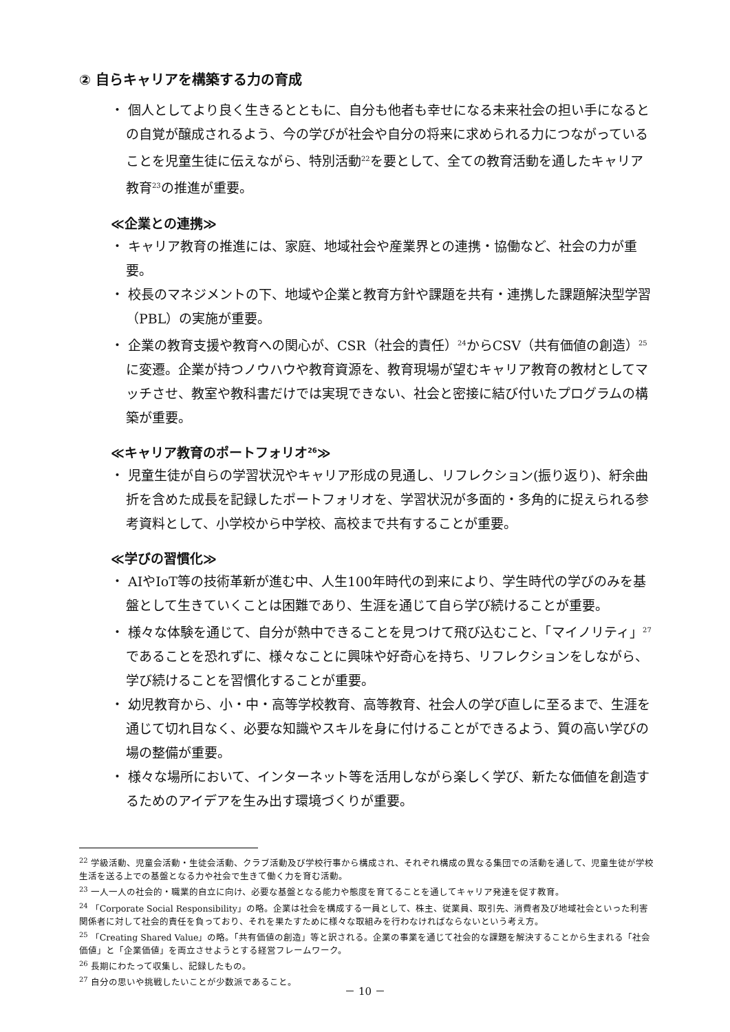② 自らキャリアを構築する力の育成
・ 個人としてより良く生きるとともに、自分も他者も幸せになる未来社会の担い手になるとの自覚が醸成されるよう、今の学びが社会や自分の将来に求められる力につながっていることを児童生徒に伝えながら、特別活動<sup>22</sup>を要として、全ての教育活動を通したキャリア教育<sup>23</sup>の推進が重要。
≪企業との連携≫
・ キャリア教育の推進には、家庭、地域社会や産業界との連携・協働など、社会の力が重要。
・ 校長のマネジメントの下、地域や企業と教育方針や課題を共有・連携した課題解決型学習（PBL）の実施が重要。
・ 企業の教育支援や教育への関心が、CSR（社会的責任）<sup>24</sup>からCSV（共有価値の創造）<sup>25</sup>に変遷。企業が持つノウハウや教育資源を、教育現場が望むキャリア教育の教材としてマッチさせ、教室や教科書だけでは実現できない、社会と密接に結び付いたプログラムの構築が重要。
≪キャリア教育のポートフォリオ<sup>26</sup>≫
・ 児童生徒が自らの学習状況やキャリア形成の見通し、リフレクション(振り返り)、紆余曲折を含めた成長を記録したポートフォリオを、学習状況が多面的・多角的に捉えられる参考資料として、小学校から中学校、高校まで共有することが重要。
≪学びの習慣化≫
・ AIやIoT等の技術革新が進む中、人生100年時代の到来により、学生時代の学びのみを基盤として生きていくことは困難であり、生涯を通じて自ら学び続けることが重要。
・ 様々な体験を通じて、自分が熱中できることを見つけて飛び込むこと、「マイノリティ」<sup>27</sup>であることを恐れずに、様々なことに興味や好奇心を持ち、リフレクションをしながら、学び続けることを習慣化することが重要。
・ 幼児教育から、小・中・高等学校教育、高等教育、社会人の学び直しに至るまで、生涯を通じて切れ目なく、必要な知識やスキルを身に付けることができるよう、質の高い学びの場の整備が重要。
・ 様々な場所において、インターネット等を活用しながら楽しく学び、新たな価値を創造するためのアイデアを生み出す環境づくりが重要。
<sup>22</sup> 学級活動、児童会活動・生徒会活動、クラブ活動及び学校行事から構成され、それぞれ構成の異なる集団での活動を通して、児童生徒が学校生活を送る上での基盤となる力や社会で生きて働く力を育む活動。
<sup>23</sup> 一人一人の社会的・職業的自立に向け、必要な基盤となる能力や態度を育てることを通してキャリア発達を促す教育。
<sup>24</sup> 「Corporate Social Responsibility」の略。企業は社会を構成する一員として、株主、従業員、取引先、消費者及び地域社会といった利害関係者に対して社会的責任を負っており、それを果たすために様々な取組みを行わなければならないという考え方。
<sup>25</sup> 「Creating Shared Value」の略。「共有価値の創造」等と訳される。企業の事業を通じて社会的な課題を解決することから生まれる「社会価値」と「企業価値」を両立させようとする経営フレームワーク。
<sup>26</sup> 長期にわたって収集し、記録したもの。
<sup>27</sup> 自分の思いや挑戦したいことが少数派であること。
－ 10 －